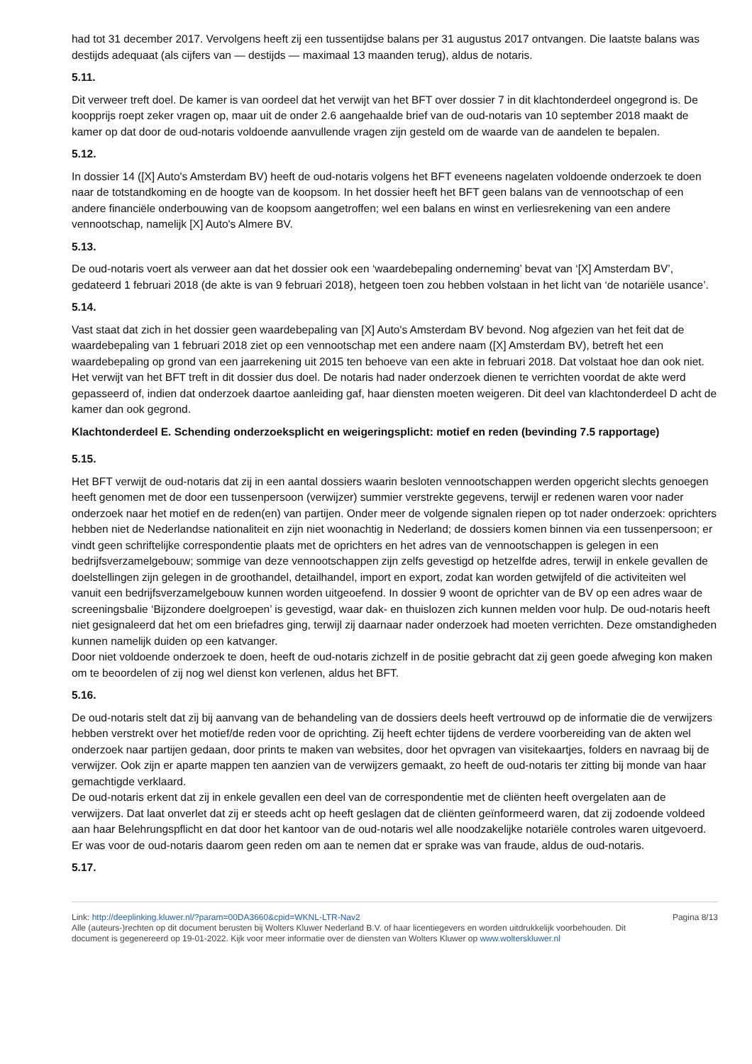had tot 31 december 2017. Vervolgens heeft zij een tussentijdse balans per 31 augustus 2017 ontvangen. Die laatste balans was destijds adequaat (als cijfers van — destijds — maximaal 13 maanden terug), aldus de notaris.
5.11.
Dit verweer treft doel. De kamer is van oordeel dat het verwijt van het BFT over dossier 7 in dit klachtonderdeel ongegrond is. De koopprijs roept zeker vragen op, maar uit de onder 2.6 aangehaalde brief van de oud-notaris van 10 september 2018 maakt de kamer op dat door de oud-notaris voldoende aanvullende vragen zijn gesteld om de waarde van de aandelen te bepalen.
5.12.
In dossier 14 ([X] Auto's Amsterdam BV) heeft de oud-notaris volgens het BFT eveneens nagelaten voldoende onderzoek te doen naar de totstandkoming en de hoogte van de koopsom. In het dossier heeft het BFT geen balans van de vennootschap of een andere financiële onderbouwing van de koopsom aangetroffen; wel een balans en winst en verliesrekening van een andere vennootschap, namelijk [X] Auto's Almere BV.
5.13.
De oud-notaris voert als verweer aan dat het dossier ook een ‘waardebepaling onderneming’ bevat van ‘[X] Amsterdam BV’, gedateerd 1 februari 2018 (de akte is van 9 februari 2018), hetgeen toen zou hebben volstaan in het licht van ‘de notariële usance’.
5.14.
Vast staat dat zich in het dossier geen waardebepaling van [X] Auto's Amsterdam BV bevond. Nog afgezien van het feit dat de waardebepaling van 1 februari 2018 ziet op een vennootschap met een andere naam ([X] Amsterdam BV), betreft het een waardebepaling op grond van een jaarrekening uit 2015 ten behoeve van een akte in februari 2018. Dat volstaat hoe dan ook niet. Het verwijt van het BFT treft in dit dossier dus doel. De notaris had nader onderzoek dienen te verrichten voordat de akte werd gepasseerd of, indien dat onderzoek daartoe aanleiding gaf, haar diensten moeten weigeren. Dit deel van klachtonderdeel D acht de kamer dan ook gegrond.
Klachtonderdeel E. Schending onderzoeksplicht en weigeringsplicht: motief en reden (bevinding 7.5 rapportage)
5.15.
Het BFT verwijt de oud-notaris dat zij in een aantal dossiers waarin besloten vennootschappen werden opgericht slechts genoegen heeft genomen met de door een tussenpersoon (verwijzer) summier verstrekte gegevens, terwijl er redenen waren voor nader onderzoek naar het motief en de reden(en) van partijen. Onder meer de volgende signalen riepen op tot nader onderzoek: oprichters hebben niet de Nederlandse nationaliteit en zijn niet woonachtig in Nederland; de dossiers komen binnen via een tussenpersoon; er vindt geen schriftelijke correspondentie plaats met de oprichters en het adres van de vennootschappen is gelegen in een bedrijfsverzamelgebouw; sommige van deze vennootschappen zijn zelfs gevestigd op hetzelfde adres, terwijl in enkele gevallen de doelstellingen zijn gelegen in de groothandel, detailhandel, import en export, zodat kan worden getwijfeld of die activiteiten wel vanuit een bedrijfsverzamelgebouw kunnen worden uitgeoefend. In dossier 9 woont de oprichter van de BV op een adres waar de screeningsbalie ‘Bijzondere doelgroepen’ is gevestigd, waar dak- en thuislozen zich kunnen melden voor hulp. De oud-notaris heeft niet gesignaleerd dat het om een briefadres ging, terwijl zij daarnaar nader onderzoek had moeten verrichten. Deze omstandigheden kunnen namelijk duiden op een katvanger.
Door niet voldoende onderzoek te doen, heeft de oud-notaris zichzelf in de positie gebracht dat zij geen goede afweging kon maken om te beoordelen of zij nog wel dienst kon verlenen, aldus het BFT.
5.16.
De oud-notaris stelt dat zij bij aanvang van de behandeling van de dossiers deels heeft vertrouwd op de informatie die de verwijzers hebben verstrekt over het motief/de reden voor de oprichting. Zij heeft echter tijdens de verdere voorbereiding van de akten wel onderzoek naar partijen gedaan, door prints te maken van websites, door het opvragen van visitekaartjes, folders en navraag bij de verwijzer. Ook zijn er aparte mappen ten aanzien van de verwijzers gemaakt, zo heeft de oud-notaris ter zitting bij monde van haar gemachtigde verklaard.
De oud-notaris erkent dat zij in enkele gevallen een deel van de correspondentie met de cliënten heeft overgelaten aan de verwijzers. Dat laat onverlet dat zij er steeds acht op heeft geslagen dat de cliënten geïnformeerd waren, dat zij zodoende voldeed aan haar Belehrungspflicht en dat door het kantoor van de oud-notaris wel alle noodzakelijke notariële controles waren uitgevoerd. Er was voor de oud-notaris daarom geen reden om aan te nemen dat er sprake was van fraude, aldus de oud-notaris.
5.17.
Link: http://deeplinking.kluwer.nl/?param=00DA3660&cpid=WKNL-LTR-Nav2
Alle (auteurs-)rechten op dit document berusten bij Wolters Kluwer Nederland B.V. of haar licentiegevers en worden uitdrukkelijk voorbehouden. Dit document is gegenereerd op 19-01-2022. Kijk voor meer informatie over de diensten van Wolters Kluwer op www.wolterskluwer.nl
Pagina 8/13